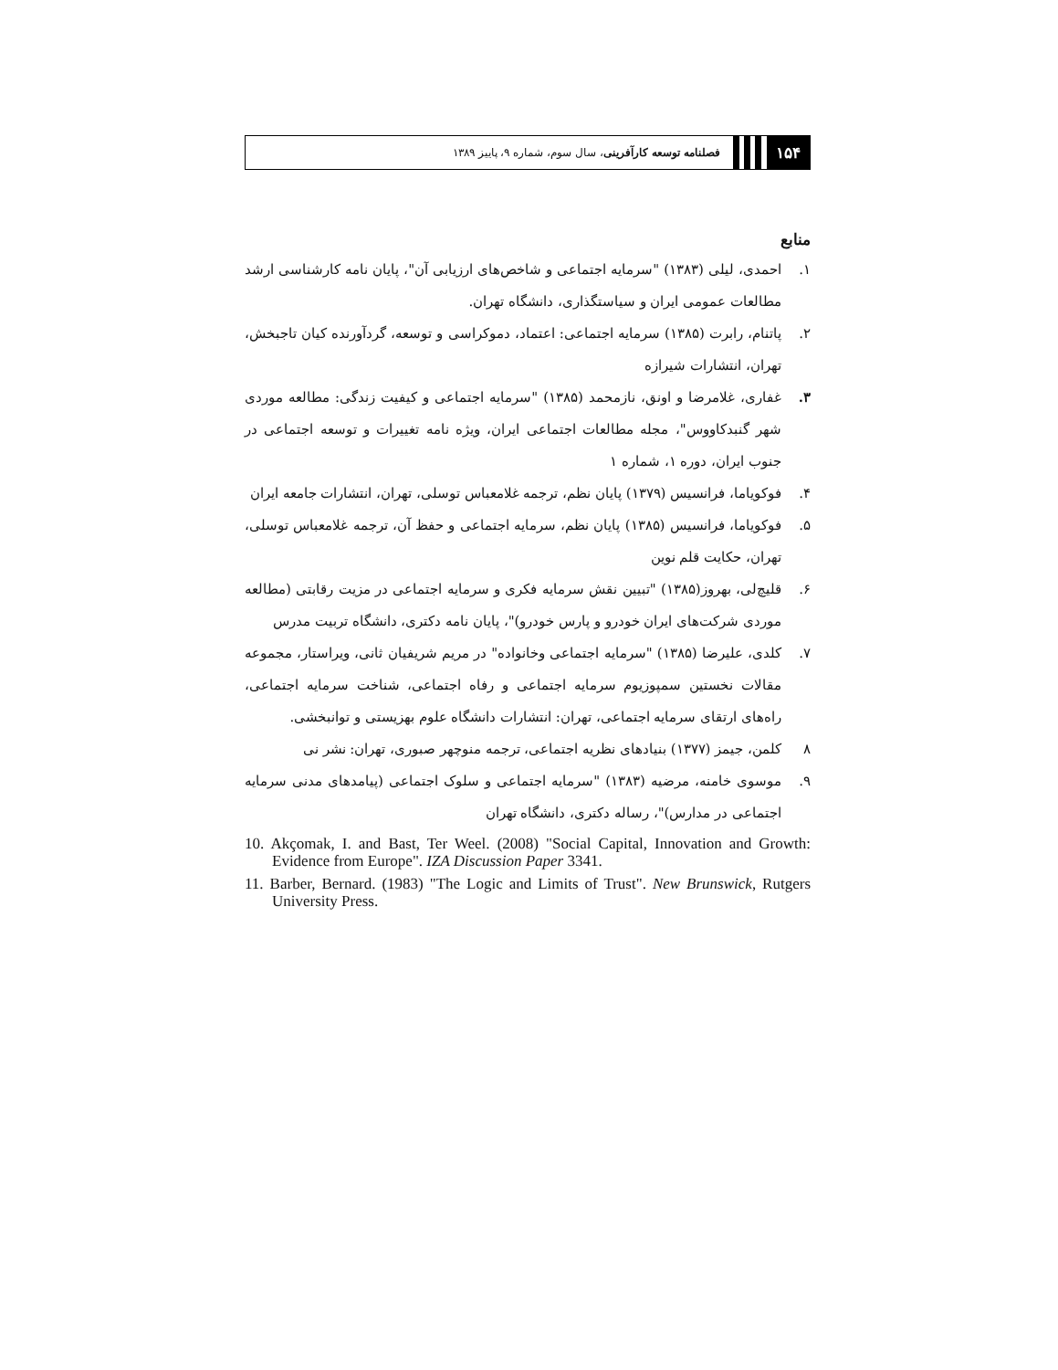۱۵۴
فصلنامه توسعه کارآفرینی، سال سوم، شماره ۹، پاییز ۱۳۸۹
منابع
۱. احمدی، لیلی (۱۳۸۳) "سرمایه اجتماعی و شاخص‌های ارزیابی آن"، پایان نامه کارشناسی ارشد مطالعات عمومی ایران و سیاستگذاری، دانشگاه تهران.
۲. پاتنام، رابرت (۱۳۸۵) سرمایه اجتماعی: اعتماد، دموکراسی و توسعه، گردآورنده کیان تاجبخش، تهران، انتشارات شیرازه
۳. غفاری، غلامرضا و اونق، نازمحمد (۱۳۸۵) "سرمایه اجتماعی و کیفیت زندگی: مطالعه موردی شهر گنبدکاووس"، مجله مطالعات اجتماعی ایران، ویژه نامه تغییرات و توسعه اجتماعی در جنوب ایران، دوره ۱، شماره ۱
۴. فوکویاما، فرانسیس (۱۳۷۹) پایان نظم، ترجمه غلامعباس توسلی، تهران، انتشارات جامعه ایران
۵. فوکویاما، فرانسیس (۱۳۸۵) پایان نظم، سرمایه اجتماعی و حفظ آن، ترجمه غلامعباس توسلی، تهران، حکایت قلم نوین
۶. قلیچ‌لی، بهروز(۱۳۸۵) "تبیین نقش سرمایه فکری و سرمایه اجتماعی در مزیت رقابتی (مطالعه موردی شرکت‌های ایران خودرو و پارس خودرو)"، پایان نامه دکتری، دانشگاه تربیت مدرس
۷. کلدی، علیرضا (۱۳۸۵) "سرمایه اجتماعی وخانواده" در مریم شریفیان ثانی، ویراستار، مجموعه مقالات نخستین سمپوزیوم سرمایه اجتماعی و رفاه اجتماعی، شناخت سرمایه اجتماعی، راه‌های ارتقای سرمایه اجتماعی، تهران: انتشارات دانشگاه علوم بهزیستی و توانبخشی.
۸ کلمن، جیمز (۱۳۷۷) بنیادهای نظریه اجتماعی، ترجمه منوچهر صبوری، تهران: نشر نی
۹. موسوی خامنه، مرضیه (۱۳۸۳) "سرمایه اجتماعی و سلوک اجتماعی (پیامدهای مدنی سرمایه اجتماعی در مدارس)"، رساله دکتری، دانشگاه تهران
10. Akçomak, I. and Bast, Ter Weel. (2008) "Social Capital, Innovation and Growth: Evidence from Europe". IZA Discussion Paper 3341.
11. Barber, Bernard. (1983) "The Logic and Limits of Trust". New Brunswick, Rutgers University Press.